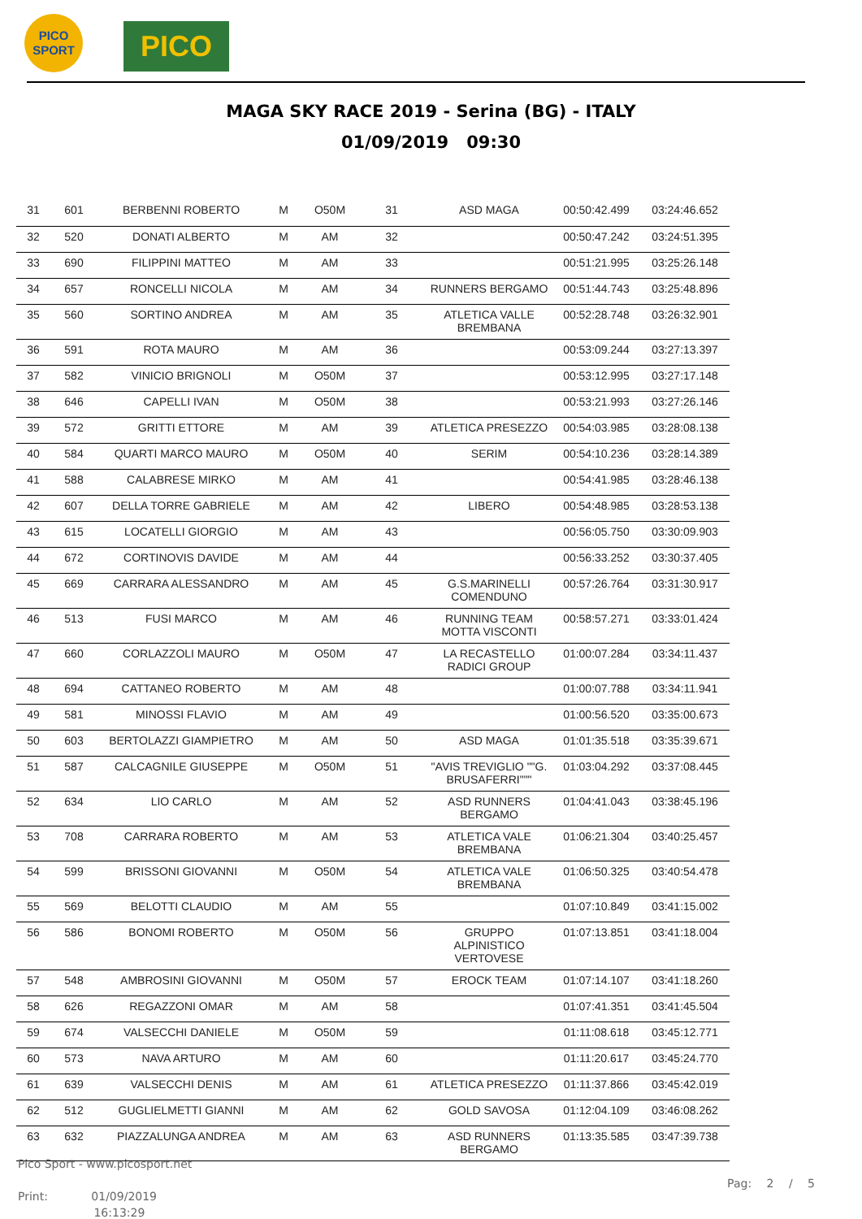PICO
SPORT
PICO
MAGA SKY RACE 2019 - Serina (BG) - ITALY
01/09/2019 09:30
| 31 | 601 | BERBENNI ROBERTO | M | O50M | 31 | ASD MAGA | 00:50:42.499 | 03:24:46.652 |
| 32 | 520 | DONATI ALBERTO | M | AM | 32 | | 00:50:47.242 | 03:24:51.395 |
| 33 | 690 | FILIPPINI MATTEO | M | AM | 33 | | 00:51:21.995 | 03:25:26.148 |
| 34 | 657 | RONCELLI NICOLA | M | AM | 34 | RUNNERS BERGAMO | 00:51:44.743 | 03:25:48.896 |
| 35 | 560 | SORTINO ANDREA | M | AM | 35 | ATLETICA VALLE BREMBANA | 00:52:28.748 | 03:26:32.901 |
| 36 | 591 | ROTA MAURO | M | AM | 36 | | 00:53:09.244 | 03:27:13.397 |
| 37 | 582 | VINICIO BRIGNOLI | M | O50M | 37 | | 00:53:12.995 | 03:27:17.148 |
| 38 | 646 | CAPELLI IVAN | M | O50M | 38 | | 00:53:21.993 | 03:27:26.146 |
| 39 | 572 | GRITTI ETTORE | M | AM | 39 | ATLETICA PRESEZZO | 00:54:03.985 | 03:28:08.138 |
| 40 | 584 | QUARTI MARCO MAURO | M | O50M | 40 | SERIM | 00:54:10.236 | 03:28:14.389 |
| 41 | 588 | CALABRESE MIRKO | M | AM | 41 | | 00:54:41.985 | 03:28:46.138 |
| 42 | 607 | DELLA TORRE GABRIELE | M | AM | 42 | LIBERO | 00:54:48.985 | 03:28:53.138 |
| 43 | 615 | LOCATELLI GIORGIO | M | AM | 43 | | 00:56:05.750 | 03:30:09.903 |
| 44 | 672 | CORTINOVIS DAVIDE | M | AM | 44 | | 00:56:33.252 | 03:30:37.405 |
| 45 | 669 | CARRARA ALESSANDRO | M | AM | 45 | G.S.MARINELLI COMENDUNO | 00:57:26.764 | 03:31:30.917 |
| 46 | 513 | FUSI MARCO | M | AM | 46 | RUNNING TEAM MOTTA VISCONTI | 00:58:57.271 | 03:33:01.424 |
| 47 | 660 | CORLAZZOLI MAURO | M | O50M | 47 | LA RECASTELLO RADICI GROUP | 01:00:07.284 | 03:34:11.437 |
| 48 | 694 | CATTANEO ROBERTO | M | AM | 48 | | 01:00:07.788 | 03:34:11.941 |
| 49 | 581 | MINOSSI FLAVIO | M | AM | 49 | | 01:00:56.520 | 03:35:00.673 |
| 50 | 603 | BERTOLAZZI GIAMPIETRO | M | AM | 50 | ASD MAGA | 01:01:35.518 | 03:35:39.671 |
| 51 | 587 | CALCAGNILE GIUSEPPE | M | O50M | 51 | "AVIS TREVIGLIO ""G. BRUSAFERRI""" | 01:03:04.292 | 03:37:08.445 |
| 52 | 634 | LIO CARLO | M | AM | 52 | ASD RUNNERS BERGAMO | 01:04:41.043 | 03:38:45.196 |
| 53 | 708 | CARRARA ROBERTO | M | AM | 53 | ATLETICA VALE BREMBANA | 01:06:21.304 | 03:40:25.457 |
| 54 | 599 | BRISSONI GIOVANNI | M | O50M | 54 | ATLETICA VALE BREMBANA | 01:06:50.325 | 03:40:54.478 |
| 55 | 569 | BELOTTI CLAUDIO | M | AM | 55 | | 01:07:10.849 | 03:41:15.002 |
| 56 | 586 | BONOMI ROBERTO | M | O50M | 56 | GRUPPO ALPINISTICO VERTOVESE | 01:07:13.851 | 03:41:18.004 |
| 57 | 548 | AMBROSINI GIOVANNI | M | O50M | 57 | EROCK TEAM | 01:07:14.107 | 03:41:18.260 |
| 58 | 626 | REGAZZONI OMAR | M | AM | 58 | | 01:07:41.351 | 03:41:45.504 |
| 59 | 674 | VALSECCHI DANIELE | M | O50M | 59 | | 01:11:08.618 | 03:45:12.771 |
| 60 | 573 | NAVA ARTURO | M | AM | 60 | | 01:11:20.617 | 03:45:24.770 |
| 61 | 639 | VALSECCHI DENIS | M | AM | 61 | ATLETICA PRESEZZO | 01:11:37.866 | 03:45:42.019 |
| 62 | 512 | GUGLIELMETTI GIANNI | M | AM | 62 | GOLD SAVOSA | 01:12:04.109 | 03:46:08.262 |
| 63 | 632 | PIAZZALUNGA ANDREA | M | AM | 63 | ASD RUNNERS BERGAMO | 01:13:35.585 | 03:47:39.738 |
Pico Sport - www.picosport.net
Print: 01/09/2019
16:13:29
Pag: 2 / 5